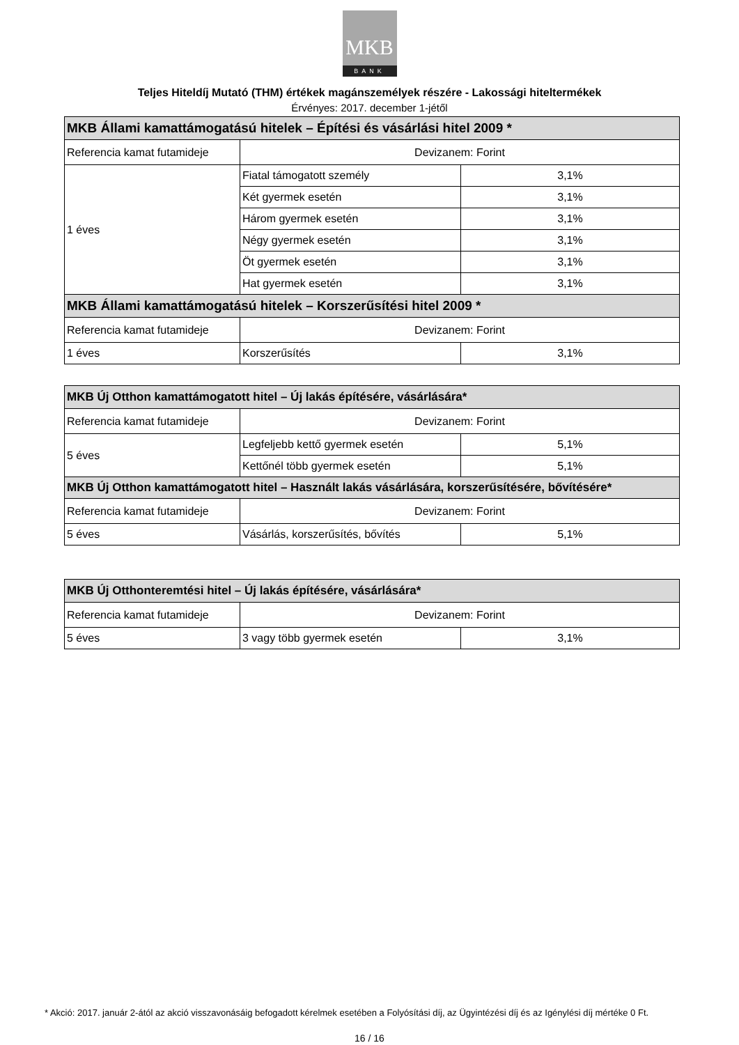MKB
BANK
Teljes Hiteldíj Mutató (THM) értékek magánszemélyek részére - Lakossági hiteltermékek
Érvényes: 2017. december 1-jétől
| MKB Állami kamattámogatású hitelek – Építési és vásárlási hitel 2009 * | | |
| Referencia kamat futamideje | Devizanem: Forint | |
| 1 éves | Fiatal támogatott személy | 3,1% |
| | Két gyermek esetén | 3,1% |
| | Három gyermek esetén | 3,1% |
| | Négy gyermek esetén | 3,1% |
| | Öt gyermek esetén | 3,1% |
| | Hat gyermek esetén | 3,1% |
| MKB Állami kamattámogatású hitelek – Korszerűsítési hitel 2009 * | | |
| Referencia kamat futamideje | Devizanem: Forint | |
| 1 éves | Korszerűsítés | 3,1% |
| MKB Új Otthon kamattámogatott hitel – Új lakás építésére, vásárlására* | | |
| Referencia kamat futamideje | Devizanem: Forint | |
| 5 éves | Legfeljebb kettő gyermek esetén | 5,1% |
| | Kettőnél több gyermek esetén | 5,1% |
| MKB Új Otthon kamattámogatott hitel – Használt lakás vásárlására, korszerűsítésére, bővítésére* | | |
| Referencia kamat futamideje | Devizanem: Forint | |
| 5 éves | Vásárlás, korszerűsítés, bővítés | 5,1% |
| MKB Új Otthonteremtési hitel – Új lakás építésére, vásárlására* | | |
| Referencia kamat futamideje | Devizanem: Forint | |
| 5 éves | 3 vagy több gyermek esetén | 3,1% |
* Akció: 2017. január 2-ától az akció visszavonásáig befogadott kérelmek esetében a Folyósítási díj, az Ügyintézési díj és az Igénylési díj mértéke 0 Ft.
16 / 16